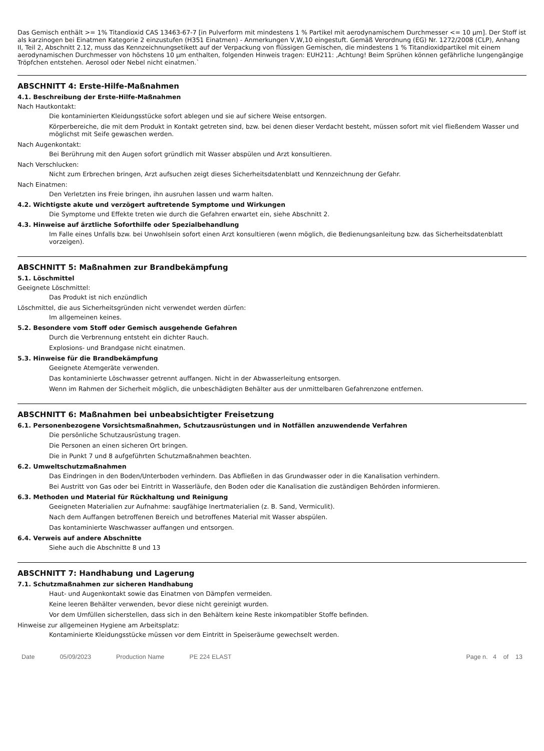Das Gemisch enthält >= 1% Titandioxid CAS 13463-67-7 [in Pulverform mit mindestens 1 % Partikel mit aerodynamischem Durchmesser <= 10 µm]. Der Stoff ist als karzinogen bei Einatmen Kategorie 2 einzustufen (H351 Einatmen) - Anmerkungen V,W,10 eingestuft. Gemäß Verordnung (EG) Nr. 1272/2008 (CLP), Anhang II, Teil 2, Abschnitt 2.12, muss das Kennzeichnungsetikett auf der Verpackung von flüssigen Gemischen, die mindestens 1 % Titandioxidpartikel mit einem aerodynamischen Durchmesser von höchstens 10 µm enthalten, folgenden Hinweis tragen: EUH211: ‚Achtung! Beim Sprühen können gefährliche lungengängige Tröpfchen entstehen. Aerosol oder Nebel nicht einatmen.`
ABSCHNITT 4: Erste-Hilfe-Maßnahmen
4.1. Beschreibung der Erste-Hilfe-Maßnahmen
Nach Hautkontakt:
Die kontaminierten Kleidungsstücke sofort ablegen und sie auf sichere Weise entsorgen.
Körperbereiche, die mit dem Produkt in Kontakt getreten sind, bzw. bei denen dieser Verdacht besteht, müssen sofort mit viel fließendem Wasser und möglichst mit Seife gewaschen werden.
Nach Augenkontakt:
Bei Berührung mit den Augen sofort gründlich mit Wasser abspülen und Arzt konsultieren.
Nach Verschlucken:
Nicht zum Erbrechen bringen, Arzt aufsuchen zeigt dieses Sicherheitsdatenblatt und Kennzeichnung der Gefahr.
Nach Einatmen:
Den Verletzten ins Freie bringen, ihn ausruhen lassen und warm halten.
4.2. Wichtigste akute und verzögert auftretende Symptome und Wirkungen
Die Symptome und Effekte treten wie durch die Gefahren erwartet ein, siehe Abschnitt 2.
4.3. Hinweise auf ärztliche Soforthilfe oder Spezialbehandlung
Im Falle eines Unfalls bzw. bei Unwohlsein sofort einen Arzt konsultieren (wenn möglich, die Bedienungsanleitung bzw. das Sicherheitsdatenblatt vorzeigen).
ABSCHNITT 5: Maßnahmen zur Brandbekämpfung
5.1. Löschmittel
Geeignete Löschmittel:
Das Produkt ist nich enzündlich
Löschmittel, die aus Sicherheitsgründen nicht verwendet werden dürfen:
Im allgemeinen keines.
5.2. Besondere vom Stoff oder Gemisch ausgehende Gefahren
Durch die Verbrennung entsteht ein dichter Rauch.
Explosions- und Brandgase nicht einatmen.
5.3. Hinweise für die Brandbekämpfung
Geeignete Atemgeräte verwenden.
Das kontaminierte Löschwasser getrennt auffangen. Nicht in der Abwasserleitung entsorgen.
Wenn im Rahmen der Sicherheit möglich, die unbeschädigten Behälter aus der unmittelbaren Gefahrenzone entfernen.
ABSCHNITT 6: Maßnahmen bei unbeabsichtigter Freisetzung
6.1. Personenbezogene Vorsichtsmaßnahmen, Schutzausrüstungen und in Notfällen anzuwendende Verfahren
Die persönliche Schutzausrüstung tragen.
Die Personen an einen sicheren Ort bringen.
Die in Punkt 7 und 8 aufgeführten Schutzmaßnahmen beachten.
6.2. Umweltschutzmaßnahmen
Das Eindringen in den Boden/Unterboden verhindern. Das Abfließen in das Grundwasser oder in die Kanalisation verhindern.
Bei Austritt von Gas oder bei Eintritt in Wasserläufe, den Boden oder die Kanalisation die zuständigen Behörden informieren.
6.3. Methoden und Material für Rückhaltung und Reinigung
Geeigneten Materialien zur Aufnahme: saugfähige Inertmaterialien (z. B. Sand, Vermiculit).
Nach dem Auffangen betroffenen Bereich und betroffenes Material mit Wasser abspülen.
Das kontaminierte Waschwasser auffangen und entsorgen.
6.4. Verweis auf andere Abschnitte
Siehe auch die Abschnitte 8 und 13
ABSCHNITT 7: Handhabung und Lagerung
7.1. Schutzmaßnahmen zur sicheren Handhabung
Haut- und Augenkontakt sowie das Einatmen von Dämpfen vermeiden.
Keine leeren Behälter verwenden, bevor diese nicht gereinigt wurden.
Vor dem Umfüllen sicherstellen, dass sich in den Behältern keine Reste inkompatibler Stoffe befinden.
Hinweise zur allgemeinen Hygiene am Arbeitsplatz:
Kontaminierte Kleidungsstücke müssen vor dem Eintritt in Speiseräume gewechselt werden.
Date 05/09/2023 Production Name PE 224 ELAST Page n. 4 of 13